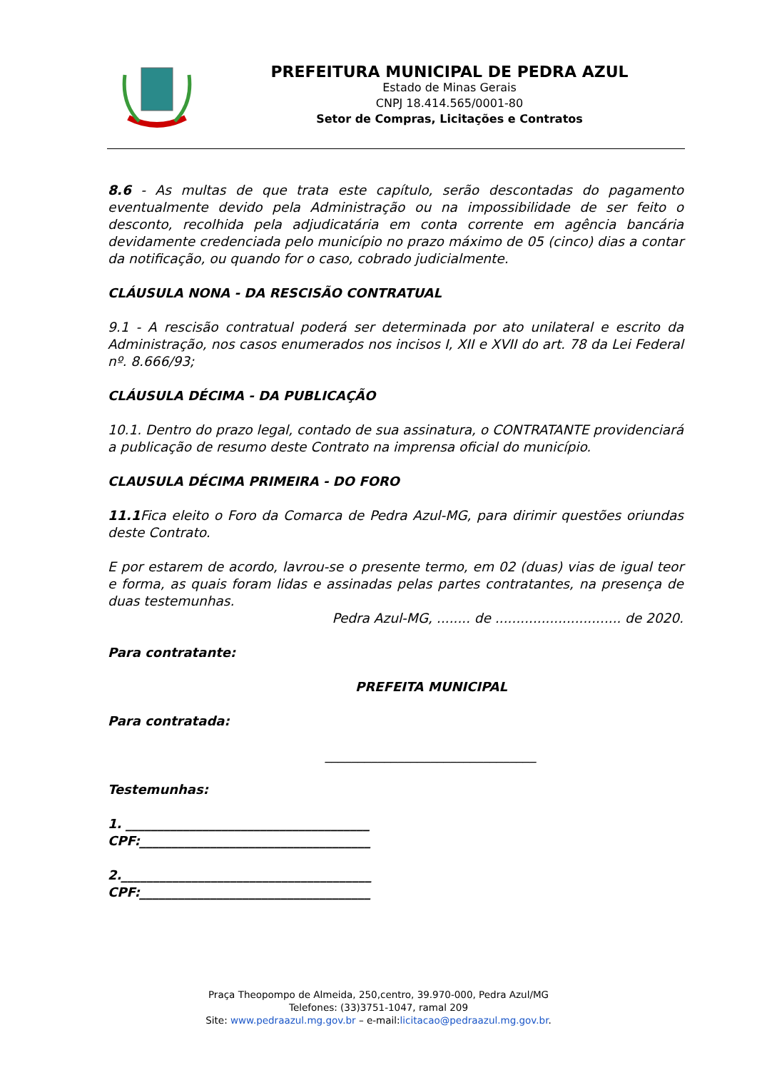PREFEITURA MUNICIPAL DE PEDRA AZUL
Estado de Minas Gerais
CNPJ 18.414.565/0001-80
Setor de Compras, Licitações e Contratos
8.6 - As multas de que trata este capítulo, serão descontadas do pagamento eventualmente devido pela Administração ou na impossibilidade de ser feito o desconto, recolhida pela adjudicatária em conta corrente em agência bancária devidamente credenciada pelo município no prazo máximo de 05 (cinco) dias a contar da notificação, ou quando for o caso, cobrado judicialmente.
CLÁUSULA NONA - DA RESCISÃO CONTRATUAL
9.1 - A rescisão contratual poderá ser determinada por ato unilateral e escrito da Administração, nos casos enumerados nos incisos I, XII e XVII do art. 78 da Lei Federal nº. 8.666/93;
CLÁUSULA DÉCIMA - DA PUBLICAÇÃO
10.1. Dentro do prazo legal, contado de sua assinatura, o CONTRATANTE providenciará a publicação de resumo deste Contrato na imprensa oficial do município.
CLAUSULA DÉCIMA PRIMEIRA - DO FORO
11.1 Fica eleito o Foro da Comarca de Pedra Azul-MG, para dirimir questões oriundas deste Contrato.
E por estarem de acordo, lavrou-se o presente termo, em 02 (duas) vias de igual teor e forma, as quais foram lidas e assinadas pelas partes contratantes, na presença de duas testemunhas.
Pedra Azul-MG, ........ de .............................. de 2020.
Para contratante:
PREFEITA MUNICIPAL
Para contratada:
________________________________
Testemunhas:
1. ______________________________________
CPF:____________________________________
2._______________________________________
CPF:____________________________________
Praça Theopompo de Almeida, 250,centro, 39.970-000, Pedra Azul/MG
Telefones: (33)3751-1047, ramal 209
Site: www.pedraazul.mg.gov.br – e-mail:licitacao@pedraazul.mg.gov.br.